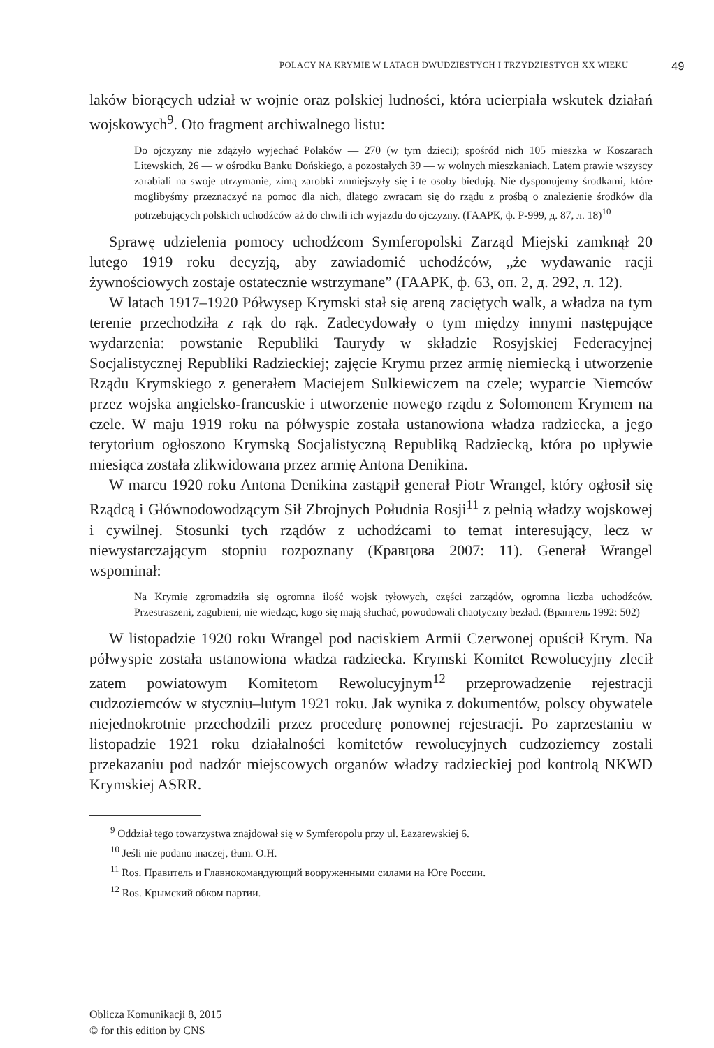POLACY NA KRYMIE W LATACH DWUDZIESTYCH I TRZYDZIESTYCH XX WIEKU 49
laków biorących udział w wojnie oraz polskiej ludności, która ucierpiała wskutek działań wojskowych<sup>9</sup>. Oto fragment archiwalnego listu:
Do ojczyzny nie zdążyło wyjechać Polaków — 270 (w tym dzieci); spośród nich 105 mieszka w Koszarach Litewskich, 26 — w ośrodku Banku Dońskiego, a pozostałych 39 — w wolnych mieszkaniach. Latem prawie wszyscy zarabiali na swoje utrzymanie, zimą zarobki zmniejszyły się i te osoby biedują. Nie dysponujemy środkami, które moglibyśmy przeznaczyć na pomoc dla nich, dlatego zwracam się do rządu z prośbą o znalezienie środków dla potrzebujących polskich uchodźców aż do chwili ich wyjazdu do ojczyzny. (ГААРК, ф. Р-999, д. 87, л. 18)<sup>10</sup>
Sprawę udzielenia pomocy uchodźcom Symferopolski Zarząd Miejski zamknął 20 lutego 1919 roku decyzją, aby zawiadomić uchodźców, „że wydawanie racji żywnościowych zostaje ostatecznie wstrzymane” (ГААРК, ф. 63, оп. 2, д. 292, л. 12).
W latach 1917–1920 Półwysep Krymski stał się areną zaciętych walk, a władza na tym terenie przechodziła z rąk do rąk. Zadecydowały o tym między innymi następujące wydarzenia: powstanie Republiki Taurydy w składzie Rosyjskiej Federacyjnej Socjalistycznej Republiki Radzieckiej; zajęcie Krymu przez armię niemiecką i utworzenie Rządu Krymskiego z generałem Maciejem Sulkiewiczem na czele; wyparcie Niemców przez wojska angielsko-francuskie i utworzenie nowego rządu z Solomonem Krymem na czele. W maju 1919 roku na półwyspie została ustanowiona władza radziecka, a jego terytorium ogłoszono Krymską Socjalistyczną Republiką Radziecką, która po upływie miesiąca została zlikwidowana przez armię Antona Denikina.
W marcu 1920 roku Antona Denikina zastąpił generał Piotr Wrangel, który ogłosił się Rządcą i Głównodowodzącym Sił Zbrojnych Południa Rosji<sup>11</sup> z pełnią władzy wojskowej i cywilnej. Stosunki tych rządów z uchodźcami to temat interesujący, lecz w niewystarczającym stopniu rozpoznany (Кравцова 2007: 11). Generał Wrangel wspominał:
Na Krymie zgromadziła się ogromna ilość wojsk tyłowych, części zarządów, ogromna liczba uchodźców. Przestraszeni, zagubieni, nie wiedząc, kogo się mają słuchać, powodowali chaotyczny bezład. (Врангель 1992: 502)
W listopadzie 1920 roku Wrangel pod naciskiem Armii Czerwonej opuścił Krym. Na półwyspie została ustanowiona władza radziecka. Krymski Komitet Rewolucyjny zlecił zatem powiatowym Komitetom Rewolucyjnym<sup>12</sup> przeprowadzenie rejestracji cudzoziemców w styczniu–lutym 1921 roku. Jak wynika z dokumentów, polscy obywatele niejednokrotnie przechodzili przez procedurę ponownej rejestracji. Po zaprzestaniu w listopadzie 1921 roku działalności komitetów rewolucyjnych cudzoziemcy zostali przekazaniu pod nadzór miejscowych organów władzy radzieckiej pod kontrolą NKWD Krymskiej ASRR.
<sup>9</sup> Oddział tego towarzystwa znajdował się w Symferopolu przy ul. Łazarewskiej 6.
<sup>10</sup> Jeśli nie podano inaczej, tłum. O.H.
<sup>11</sup> Ros. Правитель и Главнокомандующий вооруженными силами на Юге России.
<sup>12</sup> Ros. Крымский обком партии.
Oblicza Komunikacji 8, 2015
© for this edition by CNS